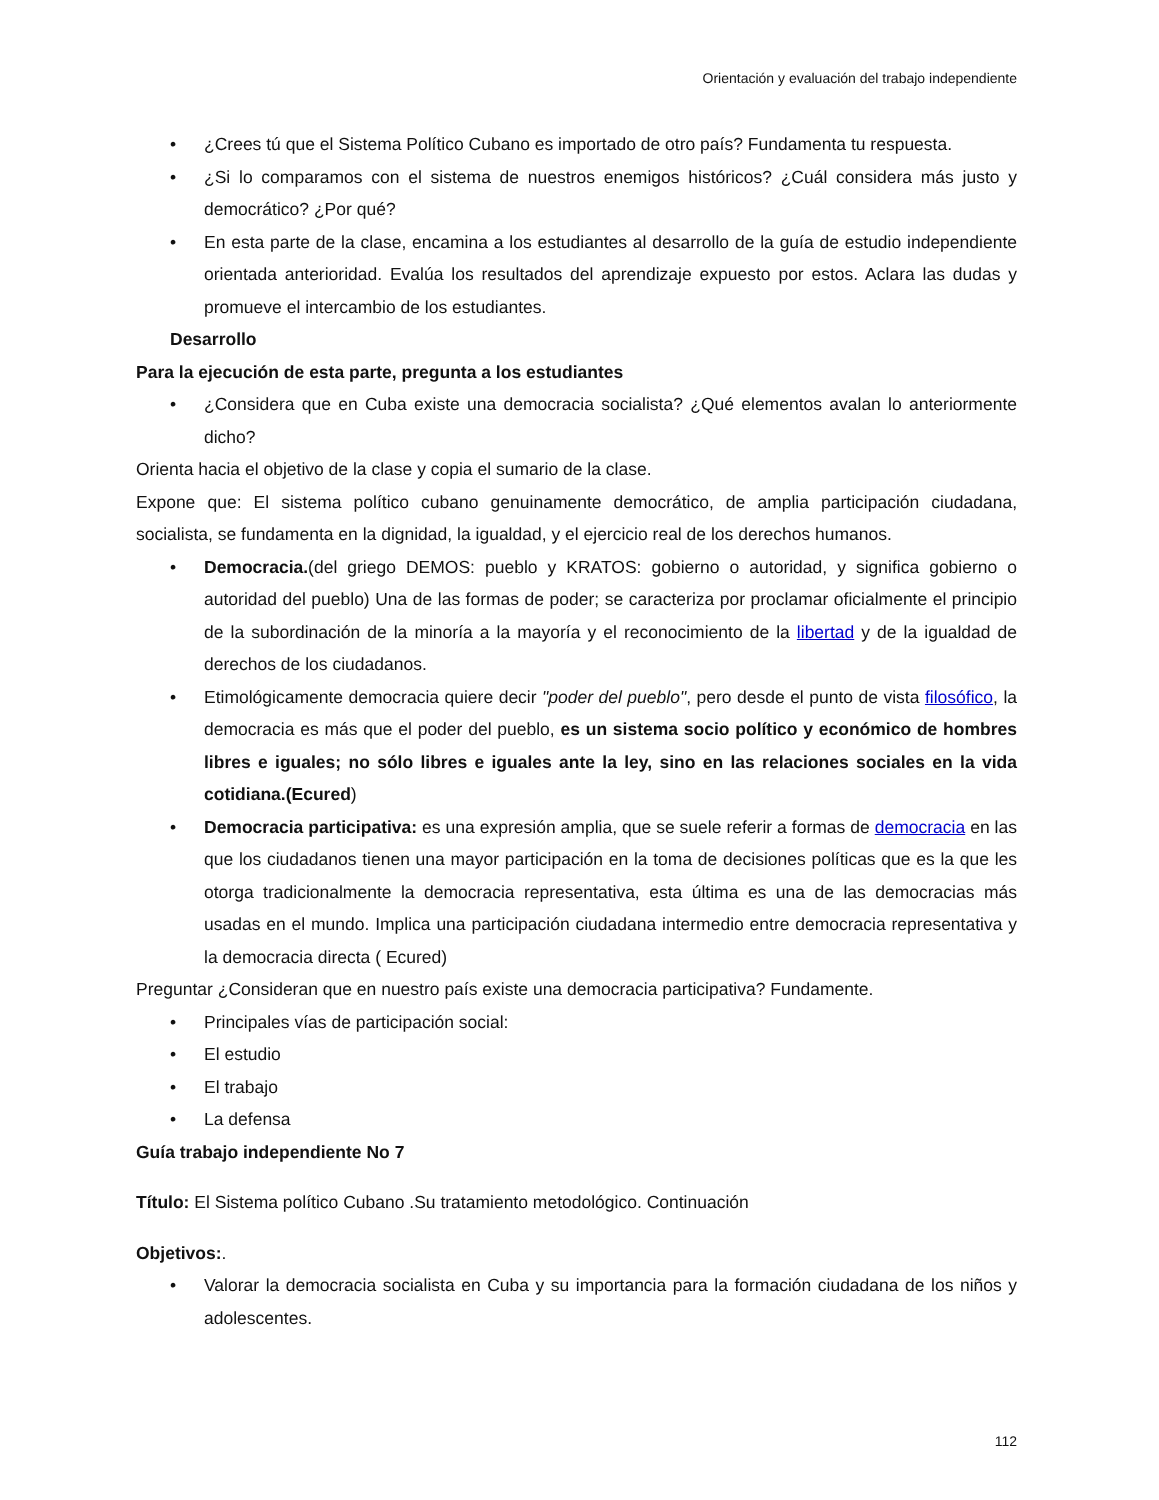Orientación y evaluación del trabajo independiente
• ¿Crees tú que el Sistema Político Cubano es importado de otro país? Fundamenta tu respuesta.
• ¿Si lo comparamos con el sistema de nuestros enemigos históricos? ¿Cuál considera más justo y democrático? ¿Por qué?
• En esta parte de la clase, encamina a los estudiantes al desarrollo de la guía de estudio independiente orientada anterioridad. Evalúa los resultados del aprendizaje expuesto por estos. Aclara las dudas y promueve el intercambio de los estudiantes.
Desarrollo
Para la ejecución de esta parte, pregunta a los estudiantes
• ¿Considera que en Cuba existe una democracia socialista? ¿Qué elementos avalan lo anteriormente dicho?
Orienta hacia el objetivo de la clase y copia el sumario de la clase.
Expone que: El sistema político cubano genuinamente democrático, de amplia participación ciudadana, socialista, se fundamenta en la dignidad, la igualdad, y el ejercicio real de los derechos humanos.
• Democracia.(del griego DEMOS: pueblo y KRATOS: gobierno o autoridad, y significa gobierno o autoridad del pueblo) Una de las formas de poder; se caracteriza por proclamar oficialmente el principio de la subordinación de la minoría a la mayoría y el reconocimiento de la libertad y de la igualdad de derechos de los ciudadanos.
• Etimológicamente democracia quiere decir "poder del pueblo", pero desde el punto de vista filosófico, la democracia es más que el poder del pueblo, es un sistema socio político y económico de hombres libres e iguales; no sólo libres e iguales ante la ley, sino en las relaciones sociales en la vida cotidiana.(Ecured)
• Democracia participativa: es una expresión amplia, que se suele referir a formas de democracia en las que los ciudadanos tienen una mayor participación en la toma de decisiones políticas que es la que les otorga tradicionalmente la democracia representativa, esta última es una de las democracias más usadas en el mundo. Implica una participación ciudadana intermedio entre democracia representativa y la democracia directa ( Ecured)
Preguntar ¿Consideran que en nuestro país existe una democracia participativa? Fundamente.
• Principales vías de participación social:
• El estudio
• El trabajo
• La defensa
Guía trabajo independiente No 7
Título: El Sistema político Cubano .Su tratamiento metodológico. Continuación
Objetivos:.
• Valorar la democracia socialista en Cuba y su importancia para la formación ciudadana de los niños y adolescentes.
112